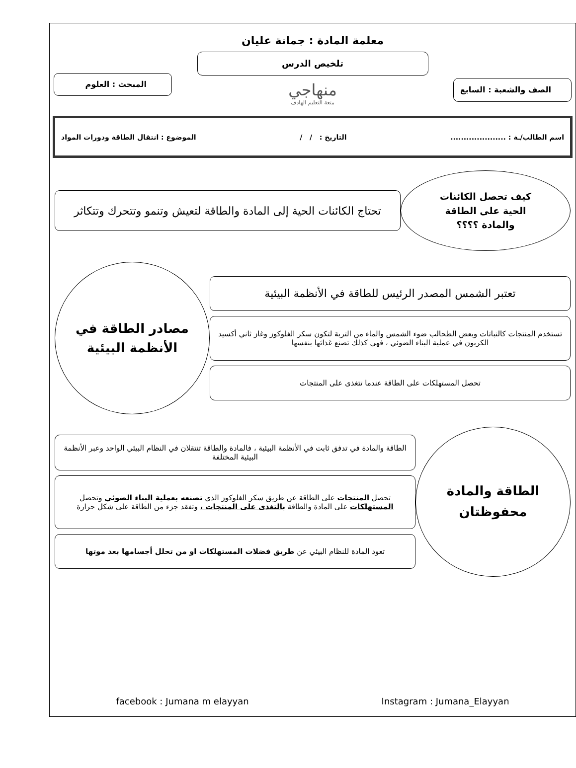معلمة المادة : جمانة عليان
تلخيص الدرس
الصف والشعبة : السابع
منهاجي
متعة التعليم الهادف
المبحث : العلوم
اسم الطالب/ـة : ..................... التاريخ : / / الموضوع : انتقال الطاقة ودورات المواد
كيف تحصل الكائنات
الحية على الطاقة
والمادة ؟؟؟؟
تحتاج الكائنات الحية إلى المادة والطاقة لتعيش وتنمو وتتحرك وتتكاثر
تعتبر الشمس المصدر الرئيس للطاقة في الأنظمة البيئية
تستخدم المنتجات كالنباتات وبعض الطحالب ضوء الشمس والماء من التربة لتكون سكر الغلوكوز وغاز ثاني أكسيد الكربون في عملية البناء الضوئي ، فهي كذلك تصنع غذائها بنفسها
تحصل المستهلكات على الطاقة عندما تتغذى على المنتجات
مصادر الطاقة في
الأنظمة البيئية
الطاقة والمادة
محفوظتان
الطاقة والمادة في تدفق ثابت في الأنظمة البيئية ، فالمادة والطاقة تنتقلان في النظام البيئي الواحد وعبر الأنظمة البيئية المختلفة
تحصل المنتجات على الطاقة عن طريق سكر الغلوكوز الذي تصنعه بعملية البناء الضوئي وتحصل المستهلكات على المادة والطاقة بالتغذى على المنتجات ، وتفقد جزء من الطاقة على شكل حرارة
تعود المادة للنظام البيئي عن طريق فضلات المستهلكات او من تحلل أجسامها بعد موتها
facebook : Jumana m elayyan Instagram : Jumana_Elayyan